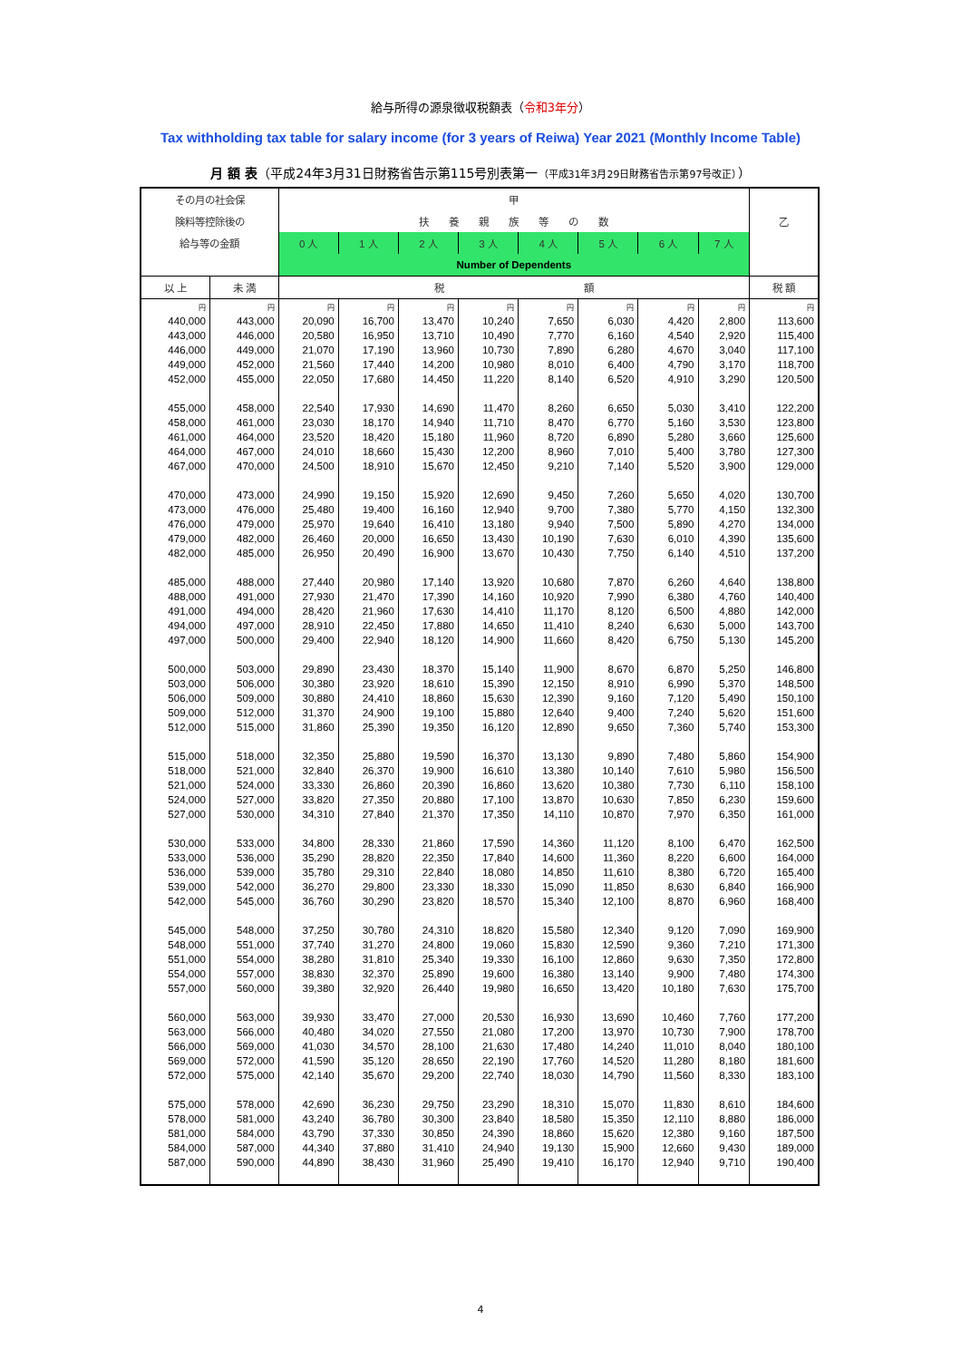給与所得の源泉徴収税額表（令和3年分）
Tax withholding tax table for salary income (for 3 years of Reiwa) Year 2021 (Monthly Income Table)
月 額 表（平成24年3月31日財務省告示第115号別表第一（平成31年3月29日財務省告示第97号改正））
| その月の社会保 | | 甲 | | | | | | | | |
| --- | --- | --- | --- | --- | --- | --- | --- | --- | --- | --- |
| 険料等控除後の | | 扶 養 親 族 等 の 数 | | | | | | | | 乙 |
| 給与等の金額 | | 0 人 | 1 人 | 2 人 | 3 人 | 4 人 | 5 人 | 6 人 | 7 人 | |
| | | Number of Dependents | | | | | | | | |
| 以 上 | 未 満 | 税 額 | | | | | | | | 税 額 |
| 円 | 円 | 円 | 円 | 円 | 円 | 円 | 円 | 円 | 円 | 円 |
| 440,000 | 443,000 | 20,090 | 16,700 | 13,470 | 10,240 | 7,650 | 6,030 | 4,420 | 2,800 | 113,600 |
| 443,000 | 446,000 | 20,580 | 16,950 | 13,710 | 10,490 | 7,770 | 6,160 | 4,540 | 2,920 | 115,400 |
| 446,000 | 449,000 | 21,070 | 17,190 | 13,960 | 10,730 | 7,890 | 6,280 | 4,670 | 3,040 | 117,100 |
| 449,000 | 452,000 | 21,560 | 17,440 | 14,200 | 10,980 | 8,010 | 6,400 | 4,790 | 3,170 | 118,700 |
| 452,000 | 455,000 | 22,050 | 17,680 | 14,450 | 11,220 | 8,140 | 6,520 | 4,910 | 3,290 | 120,500 |
| 455,000 | 458,000 | 22,540 | 17,930 | 14,690 | 11,470 | 8,260 | 6,650 | 5,030 | 3,410 | 122,200 |
| 458,000 | 461,000 | 23,030 | 18,170 | 14,940 | 11,710 | 8,470 | 6,770 | 5,160 | 3,530 | 123,800 |
| 461,000 | 464,000 | 23,520 | 18,420 | 15,180 | 11,960 | 8,720 | 6,890 | 5,280 | 3,660 | 125,600 |
| 464,000 | 467,000 | 24,010 | 18,660 | 15,430 | 12,200 | 8,960 | 7,010 | 5,400 | 3,780 | 127,300 |
| 467,000 | 470,000 | 24,500 | 18,910 | 15,670 | 12,450 | 9,210 | 7,140 | 5,520 | 3,900 | 129,000 |
| 470,000 | 473,000 | 24,990 | 19,150 | 15,920 | 12,690 | 9,450 | 7,260 | 5,650 | 4,020 | 130,700 |
| 473,000 | 476,000 | 25,480 | 19,400 | 16,160 | 12,940 | 9,700 | 7,380 | 5,770 | 4,150 | 132,300 |
| 476,000 | 479,000 | 25,970 | 19,640 | 16,410 | 13,180 | 9,940 | 7,500 | 5,890 | 4,270 | 134,000 |
| 479,000 | 482,000 | 26,460 | 20,000 | 16,650 | 13,430 | 10,190 | 7,630 | 6,010 | 4,390 | 135,600 |
| 482,000 | 485,000 | 26,950 | 20,490 | 16,900 | 13,670 | 10,430 | 7,750 | 6,140 | 4,510 | 137,200 |
| 485,000 | 488,000 | 27,440 | 20,980 | 17,140 | 13,920 | 10,680 | 7,870 | 6,260 | 4,640 | 138,800 |
| 488,000 | 491,000 | 27,930 | 21,470 | 17,390 | 14,160 | 10,920 | 7,990 | 6,380 | 4,760 | 140,400 |
| 491,000 | 494,000 | 28,420 | 21,960 | 17,630 | 14,410 | 11,170 | 8,120 | 6,500 | 4,880 | 142,000 |
| 494,000 | 497,000 | 28,910 | 22,450 | 17,880 | 14,650 | 11,410 | 8,240 | 6,630 | 5,000 | 143,700 |
| 497,000 | 500,000 | 29,400 | 22,940 | 18,120 | 14,900 | 11,660 | 8,420 | 6,750 | 5,130 | 145,200 |
| 500,000 | 503,000 | 29,890 | 23,430 | 18,370 | 15,140 | 11,900 | 8,670 | 6,870 | 5,250 | 146,800 |
| 503,000 | 506,000 | 30,380 | 23,920 | 18,610 | 15,390 | 12,150 | 8,910 | 6,990 | 5,370 | 148,500 |
| 506,000 | 509,000 | 30,880 | 24,410 | 18,860 | 15,630 | 12,390 | 9,160 | 7,120 | 5,490 | 150,100 |
| 509,000 | 512,000 | 31,370 | 24,900 | 19,100 | 15,880 | 12,640 | 9,400 | 7,240 | 5,620 | 151,600 |
| 512,000 | 515,000 | 31,860 | 25,390 | 19,350 | 16,120 | 12,890 | 9,650 | 7,360 | 5,740 | 153,300 |
| 515,000 | 518,000 | 32,350 | 25,880 | 19,590 | 16,370 | 13,130 | 9,890 | 7,480 | 5,860 | 154,900 |
| 518,000 | 521,000 | 32,840 | 26,370 | 19,900 | 16,610 | 13,380 | 10,140 | 7,610 | 5,980 | 156,500 |
| 521,000 | 524,000 | 33,330 | 26,860 | 20,390 | 16,860 | 13,620 | 10,380 | 7,730 | 6,110 | 158,100 |
| 524,000 | 527,000 | 33,820 | 27,350 | 20,880 | 17,100 | 13,870 | 10,630 | 7,850 | 6,230 | 159,600 |
| 527,000 | 530,000 | 34,310 | 27,840 | 21,370 | 17,350 | 14,110 | 10,870 | 7,970 | 6,350 | 161,000 |
| 530,000 | 533,000 | 34,800 | 28,330 | 21,860 | 17,590 | 14,360 | 11,120 | 8,100 | 6,470 | 162,500 |
| 533,000 | 536,000 | 35,290 | 28,820 | 22,350 | 17,840 | 14,600 | 11,360 | 8,220 | 6,600 | 164,000 |
| 536,000 | 539,000 | 35,780 | 29,310 | 22,840 | 18,080 | 14,850 | 11,610 | 8,380 | 6,720 | 165,400 |
| 539,000 | 542,000 | 36,270 | 29,800 | 23,330 | 18,330 | 15,090 | 11,850 | 8,630 | 6,840 | 166,900 |
| 542,000 | 545,000 | 36,760 | 30,290 | 23,820 | 18,570 | 15,340 | 12,100 | 8,870 | 6,960 | 168,400 |
| 545,000 | 548,000 | 37,250 | 30,780 | 24,310 | 18,820 | 15,580 | 12,340 | 9,120 | 7,090 | 169,900 |
| 548,000 | 551,000 | 37,740 | 31,270 | 24,800 | 19,060 | 15,830 | 12,590 | 9,360 | 7,210 | 171,300 |
| 551,000 | 554,000 | 38,280 | 31,810 | 25,340 | 19,330 | 16,100 | 12,860 | 9,630 | 7,350 | 172,800 |
| 554,000 | 557,000 | 38,830 | 32,370 | 25,890 | 19,600 | 16,380 | 13,140 | 9,900 | 7,480 | 174,300 |
| 557,000 | 560,000 | 39,380 | 32,920 | 26,440 | 19,980 | 16,650 | 13,420 | 10,180 | 7,630 | 175,700 |
| 560,000 | 563,000 | 39,930 | 33,470 | 27,000 | 20,530 | 16,930 | 13,690 | 10,460 | 7,760 | 177,200 |
| 563,000 | 566,000 | 40,480 | 34,020 | 27,550 | 21,080 | 17,200 | 13,970 | 10,730 | 7,900 | 178,700 |
| 566,000 | 569,000 | 41,030 | 34,570 | 28,100 | 21,630 | 17,480 | 14,240 | 11,010 | 8,040 | 180,100 |
| 569,000 | 572,000 | 41,590 | 35,120 | 28,650 | 22,190 | 17,760 | 14,520 | 11,280 | 8,180 | 181,600 |
| 572,000 | 575,000 | 42,140 | 35,670 | 29,200 | 22,740 | 18,030 | 14,790 | 11,560 | 8,330 | 183,100 |
| 575,000 | 578,000 | 42,690 | 36,230 | 29,750 | 23,290 | 18,310 | 15,070 | 11,830 | 8,610 | 184,600 |
| 578,000 | 581,000 | 43,240 | 36,780 | 30,300 | 23,840 | 18,580 | 15,350 | 12,110 | 8,880 | 186,000 |
| 581,000 | 584,000 | 43,790 | 37,330 | 30,850 | 24,390 | 18,860 | 15,620 | 12,380 | 9,160 | 187,500 |
| 584,000 | 587,000 | 44,340 | 37,880 | 31,410 | 24,940 | 19,130 | 15,900 | 12,660 | 9,430 | 189,000 |
| 587,000 | 590,000 | 44,890 | 38,430 | 31,960 | 25,490 | 19,410 | 16,170 | 12,940 | 9,710 | 190,400 |
4